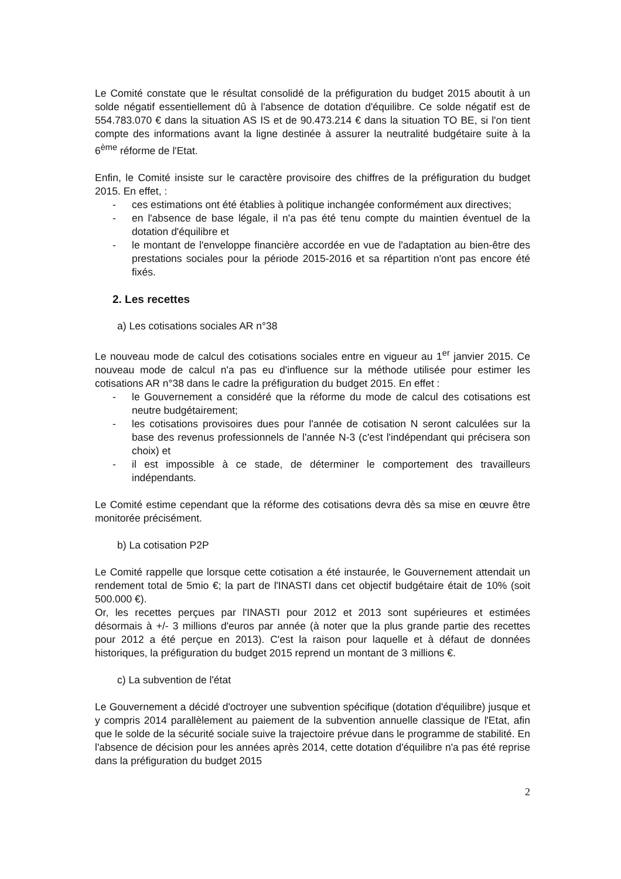Le Comité constate que le résultat consolidé de la préfiguration du budget 2015 aboutit à un solde négatif essentiellement dû à l'absence de dotation d'équilibre. Ce solde négatif est de 554.783.070 € dans la situation AS IS et de 90.473.214 € dans la situation TO BE, si l'on tient compte des informations avant la ligne destinée à assurer la neutralité budgétaire suite à la 6<sup>ème</sup> réforme de l'Etat.
Enfin, le Comité insiste sur le caractère provisoire des chiffres de la préfiguration du budget 2015. En effet, :
- ces estimations ont été établies à politique inchangée conformément aux directives;
- en l'absence de base légale, il n'a pas été tenu compte du maintien éventuel de la dotation d'équilibre et
- le montant de l'enveloppe financière accordée en vue de l'adaptation au bien-être des prestations sociales pour la période 2015-2016 et sa répartition n'ont pas encore été fixés.
2. Les recettes
a) Les cotisations sociales AR n°38
Le nouveau mode de calcul des cotisations sociales entre en vigueur au 1<sup>er</sup> janvier 2015. Ce nouveau mode de calcul n'a pas eu d'influence sur la méthode utilisée pour estimer les cotisations AR n°38 dans le cadre la préfiguration du budget 2015. En effet :
- le Gouvernement a considéré que la réforme du mode de calcul des cotisations est neutre budgétairement;
- les cotisations provisoires dues pour l'année de cotisation N seront calculées sur la base des revenus professionnels de l'année N-3 (c'est l'indépendant qui précisera son choix) et
- il est impossible à ce stade, de déterminer le comportement des travailleurs indépendants.
Le Comité estime cependant que la réforme des cotisations devra dès sa mise en œuvre être monitorée précisément.
b) La cotisation P2P
Le Comité rappelle que lorsque cette cotisation a été instaurée, le Gouvernement attendait un rendement total de 5mio €; la part de l'INASTI dans cet objectif budgétaire était de 10% (soit 500.000 €).
Or, les recettes perçues par l'INASTI pour 2012 et 2013 sont supérieures et estimées désormais à +/- 3 millions d'euros par année (à noter que la plus grande partie des recettes pour 2012 a été perçue en 2013). C'est la raison pour laquelle et à défaut de données historiques, la préfiguration du budget 2015 reprend un montant de 3 millions €.
c) La subvention de l'état
Le Gouvernement a décidé d'octroyer une subvention spécifique (dotation d'équilibre) jusque et y compris 2014 parallèlement au paiement de la subvention annuelle classique de l'Etat, afin que le solde de la sécurité sociale suive la trajectoire prévue dans le programme de stabilité. En l'absence de décision pour les années après 2014, cette dotation d'équilibre n'a pas été reprise dans la préfiguration du budget 2015
2